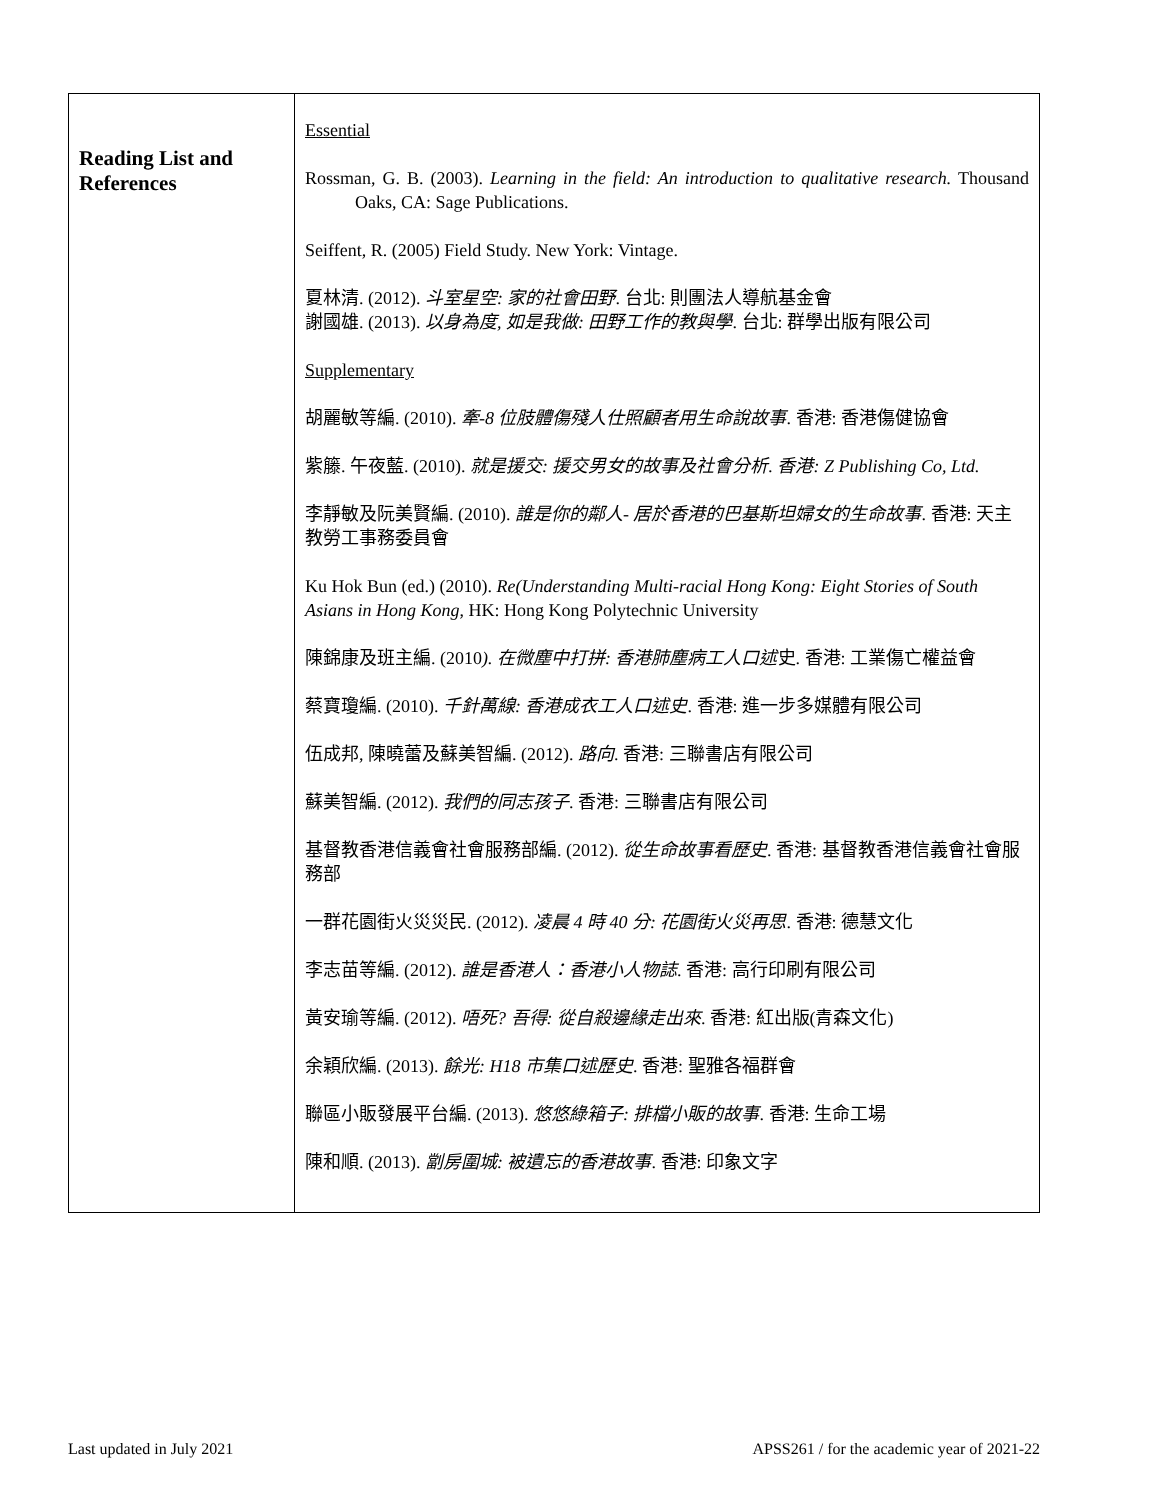| Reading List and References | Essential Rossman, G. B. (2003). Learning in the field: An introduction to qualitative research. Thousand Oaks, CA: Sage Publications. Seiffent, R. (2005) Field Study. New York: Vintage. 夏林清. (2012). 斗室星空: 家的社會田野 . 台北: 則團法人導航基金會 謝國雄. (2013). 以身為度, 如是我做: 田野工作的教與學 . 台北: 群學出版有限公司 Supplementary 胡麗敏等編. (2010). 牽-8 位肢體傷殘人仕照顧者用生命說故事 . 香港: 香港傷健協會 紫籐. 午夜藍. (2010). 就是援交: 援交男女的故事及社會分析. 香港: Z Publishing Co, Ltd. 李靜敏及阮美賢編. (2010). 誰是你的鄰人- 居於香港的巴基斯坦婦女的生命故事 . 香港: 天主教勞工事務委員會 Ku Hok Bun (ed.) (2010). Re(Understanding Multi-racial Hong Kong: Eight Stories of South Asians in Hong Kong , HK: Hong Kong Polytechnic University 陳錦康及班主編. (2010 ). 在微塵中打拼: 香港肺塵病工人口述 史. 香港: 工業傷亡權益會 蔡寶瓊編. (2010). 千針萬線: 香港成衣工人口述史 . 香港: 進一步多媒體有限公司 伍成邦, 陳曉蕾及蘇美智編. (2012). 路向 . 香港: 三聯書店有限公司 蘇美智編. (2012). 我們的同志孩子 . 香港: 三聯書店有限公司 基督教香港信義會社會服務部編. (2012). 從生命故事看歷史 . 香港: 基督教香港信義會社會服務部 一群花園街火災災民. (2012). 凌晨 4 時 40 分: 花園街火災再思 . 香港: 德慧文化 李志苗等編. (2012). 誰是香港人：香港小人物誌 . 香港: 高行印刷有限公司 黃安瑜等編. (2012). 唔死? 吾得: 從自殺邊緣走出來 . 香港: 紅出版(青森文化) 余穎欣編. (2013). 餘光: H18 市集口述歷史 . 香港: 聖雅各福群會 聯區小販發展平台編. (2013). 悠悠綠箱子: 排檔小販的故事 . 香港: 生命工場 陳和順. (2013). 劏房圍城: 被遺忘的香港故事 . 香港: 印象文字 |
Last updated in July 2021 APSS261 / for the academic year of 2021-22